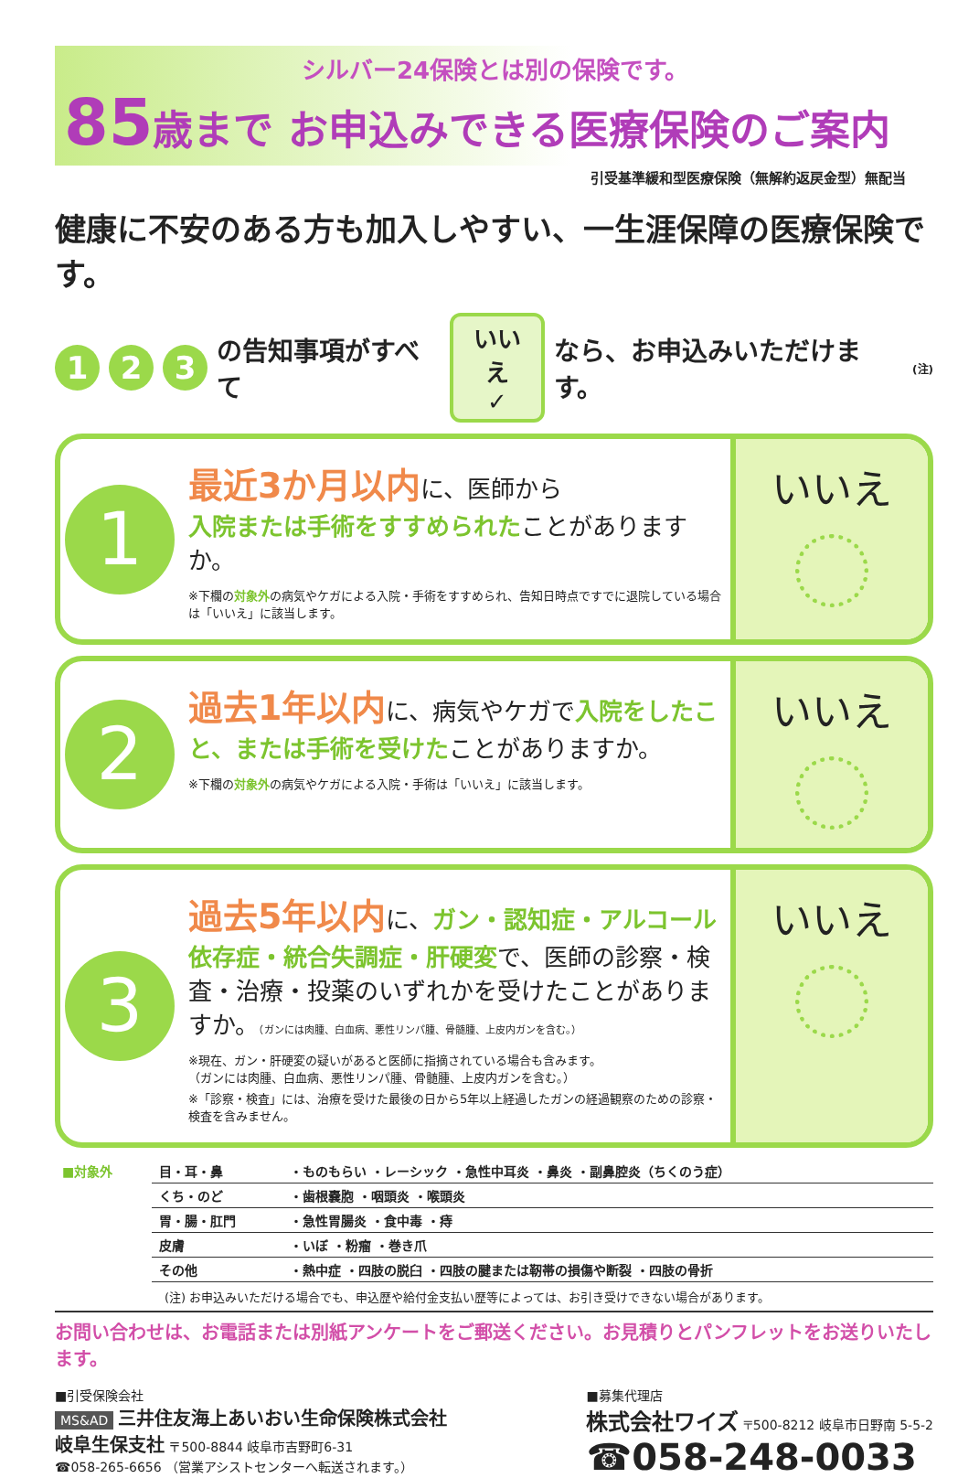シルバー24保険とは別の保険です。
85歳まで お申込みできる医療保険のご案内
引受基準緩和型医療保険（無解約返戻金型）無配当
健康に不安のある方も加入しやすい、一生涯保障の医療保険です。
1 2 3 の告知事項がすべて いいえ
✓ なら、お申込みいただけます。<sup>(注)</sup>
1
最近3か月以内に、医師から
入院または手術をすすめられたことがありますか。
※下欄の対象外の病気やケガによる入院・手術をすすめられ、告知日時点ですでに退院している場合は「いいえ」に該当します。
いいえ
2
過去1年以内に、病気やケガで入院をしたこと、または手術を受けたことがありますか。
※下欄の対象外の病気やケガによる入院・手術は「いいえ」に該当します。
いいえ
3
過去5年以内に、ガン・認知症・アルコール依存症・統合失調症・肝硬変で、医師の診察・検査・治療・投薬のいずれかを受けたことがありますか。（ガンには肉腫、白血病、悪性リンパ腫、骨髄腫、上皮内ガンを含む。）
※現在、ガン・肝硬変の疑いがあると医師に指摘されている場合も含みます。
（ガンには肉腫、白血病、悪性リンパ腫、骨髄腫、上皮内ガンを含む。）
※「診察・検査」には、治療を受けた最後の日から5年以上経過したガンの経過観察のための診察・検査を含みません。
いいえ
| ■対象外 | 目・耳・鼻 | ・ものもらい ・レーシック ・急性中耳炎 ・鼻炎 ・副鼻腔炎（ちくのう症） |
| | くち・のど | ・歯根嚢胞 ・咽頭炎 ・喉頭炎 |
| | 胃・腸・肛門 | ・急性胃腸炎 ・食中毒 ・痔 |
| | 皮膚 | ・いぼ ・粉瘤 ・巻き爪 |
| | その他 | ・熱中症 ・四肢の脱臼 ・四肢の腱または靭帯の損傷や断裂 ・四肢の骨折 |
(注) お申込みいただける場合でも、申込歴や給付金支払い歴等によっては、お引き受けできない場合があります。
お問い合わせは、お電話または別紙アンケートをご郵送ください。お見積りとパンフレットをお送りいたします。
■引受保険会社
MS&AD 三井住友海上あいおい生命保険株式会社
岐阜生保支社 〒500-8844 岐阜市吉野町6-31
☎058-265-6656 （営業アシストセンターへ転送されます。）
■募集代理店
株式会社ワイズ 〒500-8212 岐阜市日野南 5-5-2
☎058-248-0033